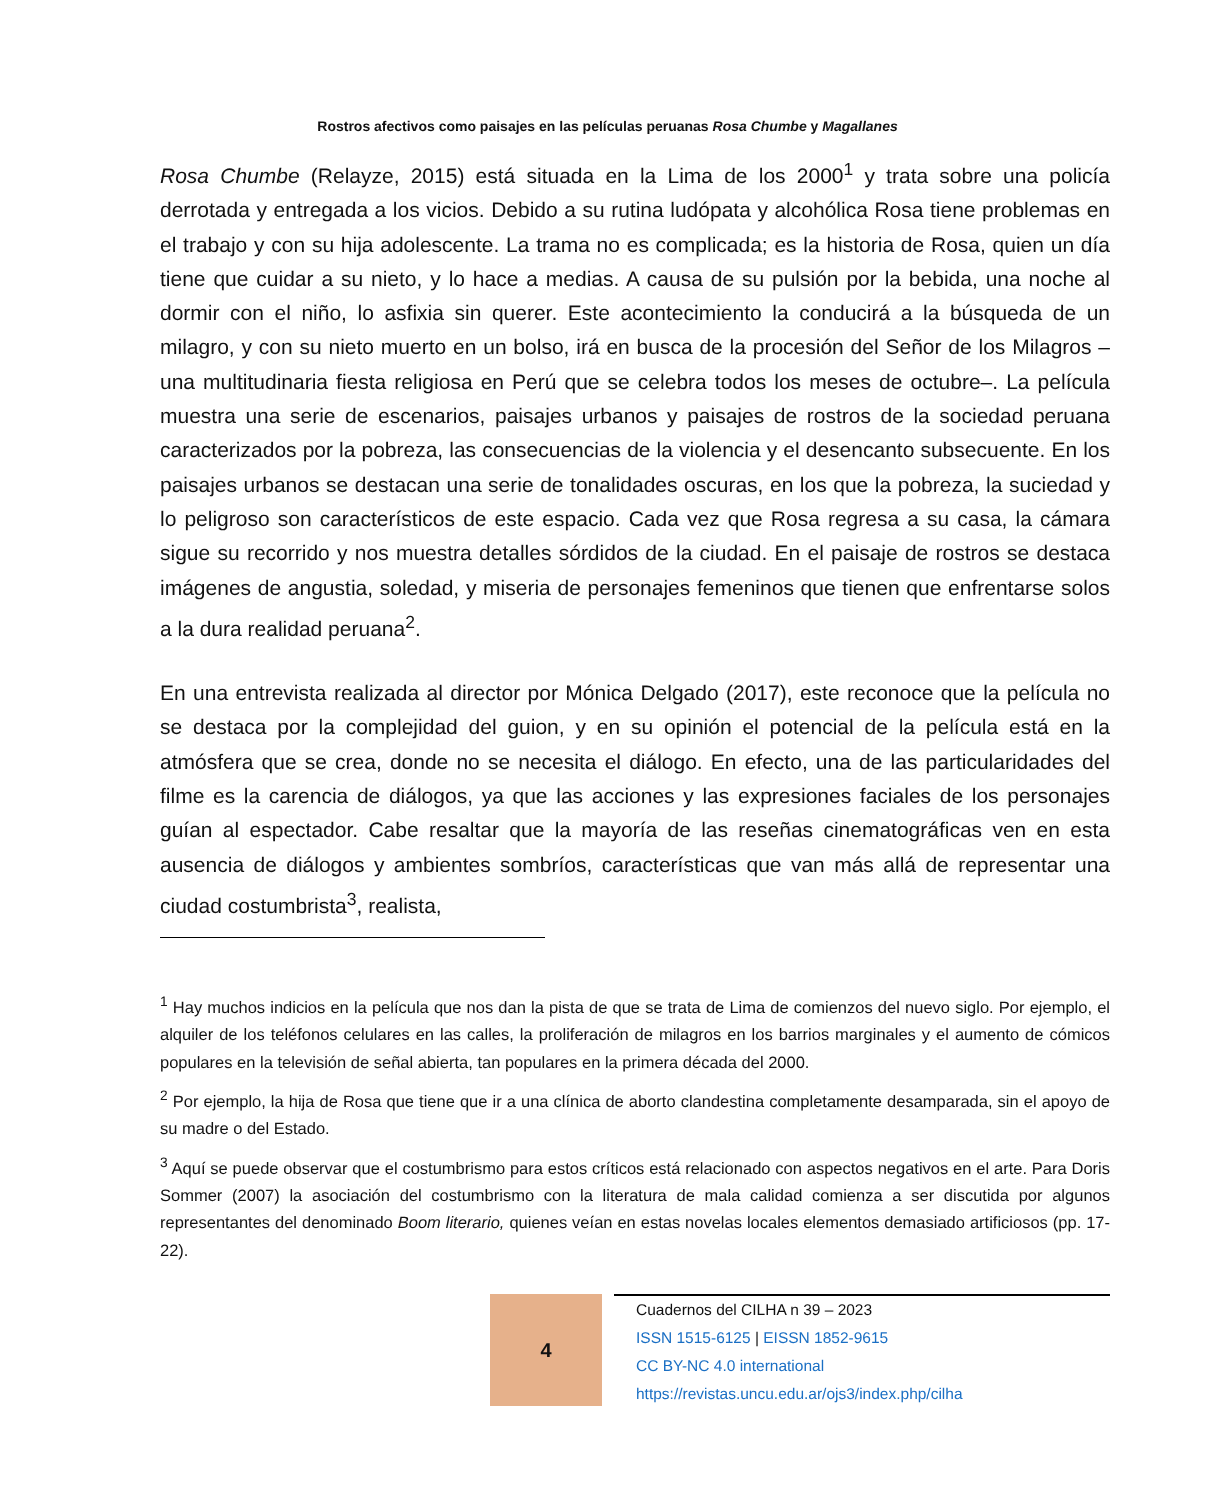Rostros afectivos como paisajes en las películas peruanas Rosa Chumbe y Magallanes
Rosa Chumbe (Relayze, 2015) está situada en la Lima de los 2000<sup>1</sup> y trata sobre una policía derrotada y entregada a los vicios. Debido a su rutina ludópata y alcohólica Rosa tiene problemas en el trabajo y con su hija adolescente. La trama no es complicada; es la historia de Rosa, quien un día tiene que cuidar a su nieto, y lo hace a medias. A causa de su pulsión por la bebida, una noche al dormir con el niño, lo asfixia sin querer. Este acontecimiento la conducirá a la búsqueda de un milagro, y con su nieto muerto en un bolso, irá en busca de la procesión del Señor de los Milagros –una multitudinaria fiesta religiosa en Perú que se celebra todos los meses de octubre–. La película muestra una serie de escenarios, paisajes urbanos y paisajes de rostros de la sociedad peruana caracterizados por la pobreza, las consecuencias de la violencia y el desencanto subsecuente. En los paisajes urbanos se destacan una serie de tonalidades oscuras, en los que la pobreza, la suciedad y lo peligroso son característicos de este espacio. Cada vez que Rosa regresa a su casa, la cámara sigue su recorrido y nos muestra detalles sórdidos de la ciudad. En el paisaje de rostros se destaca imágenes de angustia, soledad, y miseria de personajes femeninos que tienen que enfrentarse solos a la dura realidad peruana<sup>2</sup>.
En una entrevista realizada al director por Mónica Delgado (2017), este reconoce que la película no se destaca por la complejidad del guion, y en su opinión el potencial de la película está en la atmósfera que se crea, donde no se necesita el diálogo. En efecto, una de las particularidades del filme es la carencia de diálogos, ya que las acciones y las expresiones faciales de los personajes guían al espectador. Cabe resaltar que la mayoría de las reseñas cinematográficas ven en esta ausencia de diálogos y ambientes sombríos, características que van más allá de representar una ciudad costumbrista<sup>3</sup>, realista,
<sup>1</sup> Hay muchos indicios en la película que nos dan la pista de que se trata de Lima de comienzos del nuevo siglo. Por ejemplo, el alquiler de los teléfonos celulares en las calles, la proliferación de milagros en los barrios marginales y el aumento de cómicos populares en la televisión de señal abierta, tan populares en la primera década del 2000.
<sup>2</sup> Por ejemplo, la hija de Rosa que tiene que ir a una clínica de aborto clandestina completamente desamparada, sin el apoyo de su madre o del Estado.
<sup>3</sup> Aquí se puede observar que el costumbrismo para estos críticos está relacionado con aspectos negativos en el arte. Para Doris Sommer (2007) la asociación del costumbrismo con la literatura de mala calidad comienza a ser discutida por algunos representantes del denominado Boom literario, quienes veían en estas novelas locales elementos demasiado artificiosos (pp. 17-22).
4
Cuadernos del CILHA n 39 – 2023
ISSN 1515-6125 | EISSN 1852-9615
CC BY-NC 4.0 international
https://revistas.uncu.edu.ar/ojs3/index.php/cilha